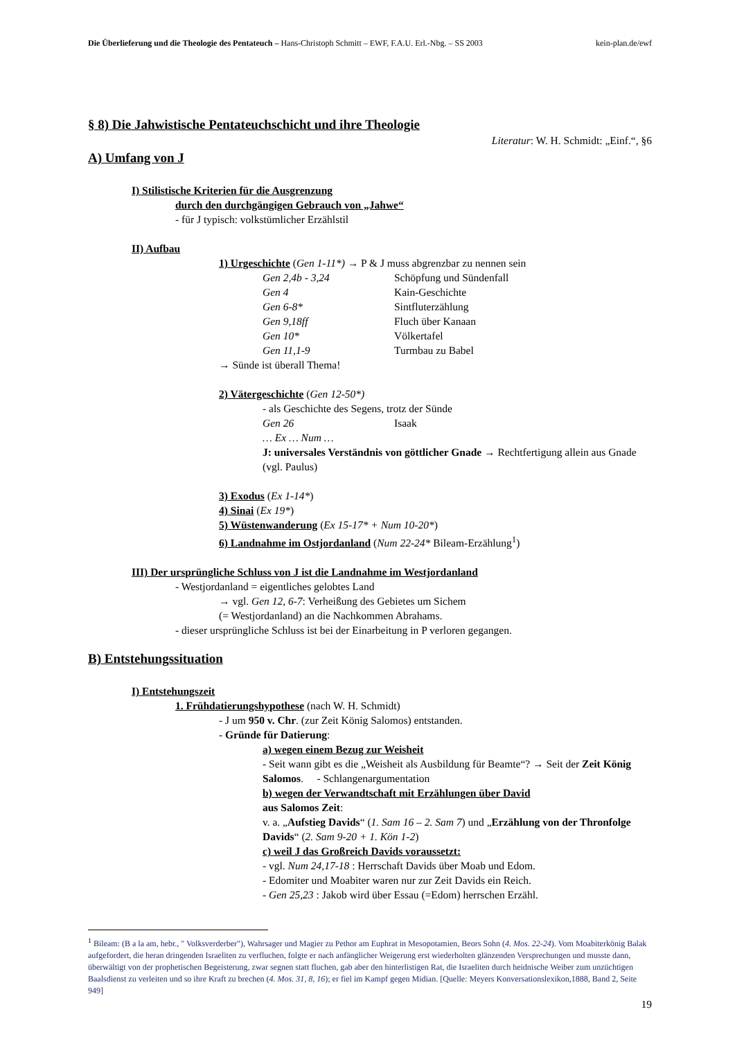Die Überlieferung und die Theologie des Pentateuch – Hans-Christoph Schmitt – EWF, F.A.U. Erl.-Nbg. – SS 2003 kein-plan.de/ewf
§ 8) Die Jahwistische Pentateuchschicht und ihre Theologie
Literatur: W. H. Schmidt: „Einf.“, §6
A) Umfang von J
I) Stilistische Kriterien für die Ausgrenzung
durch den durchgängigen Gebrauch von „Jahwe“
- für J typisch: volkstümlicher Erzählstil
II) Aufbau
1) Urgeschichte (Gen 1-11*) → P & J muss abgrenzbar zu nennen sein
Gen 2,4b - 3,24 Schöpfung und Sündenfall
Gen 4 Kain-Geschichte
Gen 6-8* Sintfluterzählung
Gen 9,18ff Fluch über Kanaan
Gen 10* Völkertafel
Gen 11,1-9 Turmbau zu Babel
→ Sünde ist überall Thema!
2) Vätergeschichte (Gen 12-50*)
- als Geschichte des Segens, trotz der Sünde
Gen 26 Isaak
… Ex … Num …
J: universales Verständnis von göttlicher Gnade → Rechtfertigung allein aus Gnade (vgl. Paulus)
3) Exodus (Ex 1-14*)
4) Sinai (Ex 19*)
5) Wüstenwanderung (Ex 15-17* + Num 10-20*)
6) Landnahme im Ostjordanland (Num 22-24* Bileam-Erzählung<sup>1</sup>)
III) Der ursprüngliche Schluss von J ist die Landnahme im Westjordanland
- Westjordanland = eigentliches gelobtes Land
→ vgl. Gen 12, 6-7: Verheißung des Gebietes um Sichem
(= Westjordanland) an die Nachkommen Abrahams.
- dieser ursprüngliche Schluss ist bei der Einarbeitung in P verloren gegangen.
B) Entstehungssituation
I) Entstehungszeit
1. Frühdatierungshypothese (nach W. H. Schmidt)
- J um 950 v. Chr. (zur Zeit König Salomos) entstanden.
- Gründe für Datierung:
a) wegen einem Bezug zur Weisheit
- Seit wann gibt es die „Weisheit als Ausbildung für Beamte“? → Seit der Zeit König Salomos. - Schlangenargumentation
b) wegen der Verwandtschaft mit Erzählungen über David
aus Salomos Zeit:
v. a. „Aufstieg Davids“ (1. Sam 16 – 2. Sam 7) und „Erzählung von der Thronfolge Davids“ (2. Sam 9-20 + 1. Kön 1-2)
c) weil J das Großreich Davids voraussetzt:
- vgl. Num 24,17-18 : Herrschaft Davids über Moab und Edom.
- Edomiter und Moabiter waren nur zur Zeit Davids ein Reich.
- Gen 25,23 : Jakob wird über Essau (=Edom) herrschen Erzähl.
<sup>1</sup> Bileam: (B a la am, hebr., " Volksverderber"), Wahrsager und Magier zu Pethor am Euphrat in Mesopotamien, Beors Sohn (4. Mos. 22-24). Vom Moabiterkönig Balak aufgefordert, die heran dringenden Israeliten zu verfluchen, folgte er nach anfänglicher Weigerung erst wiederholten glänzenden Versprechungen und musste dann, überwältigt von der prophetischen Begeisterung, zwar segnen statt fluchen, gab aber den hinterlistigen Rat, die Israeliten durch heidnische Weiber zum unzüchtigen Baalsdienst zu verleiten und so ihre Kraft zu brechen (4. Mos. 31, 8, 16); er fiel im Kampf gegen Midian. [Quelle: Meyers Konversationslexikon,1888, Band 2, Seite 949]
19